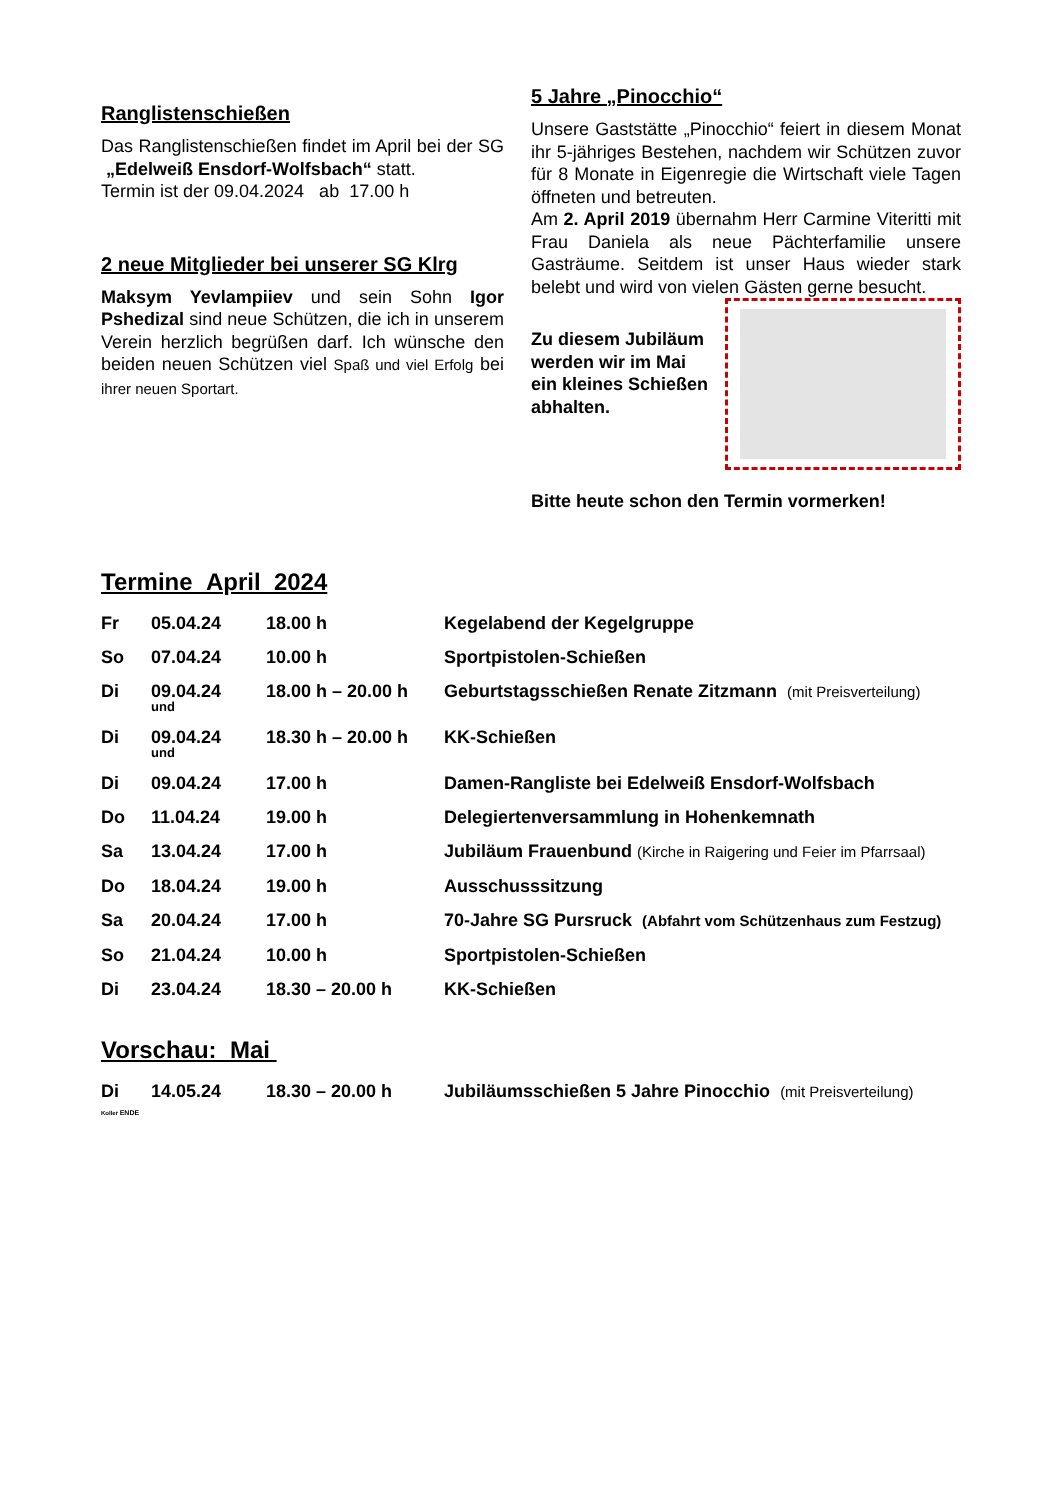Ranglistenschießen
Das Ranglistenschießen findet im April bei der SG „Edelweiß Ensdorf-Wolfsbach“ statt.
Termin ist der 09.04.2024 ab 17.00 h
2 neue Mitglieder bei unserer SG Klrg
Maksym Yevlampiiev und sein Sohn Igor Pshedizal sind neue Schützen, die ich in unserem Verein herzlich begrüßen darf. Ich wünsche den beiden neuen Schützen viel Spaß und viel Erfolg bei ihrer neuen Sportart.
5 Jahre „Pinocchio“
Unsere Gaststätte „Pinocchio“ feiert in diesem Monat ihr 5-jähriges Bestehen, nachdem wir Schützen zuvor für 8 Monate in Eigenregie die Wirtschaft viele Tagen öffneten und betreuten.
Am 2. April 2019 übernahm Herr Carmine Viteritti mit Frau Daniela als neue Pächterfamilie unsere Gasträume. Seitdem ist unser Haus wieder stark belebt und wird von vielen Gästen gerne besucht.
Zu diesem Jubiläum
werden wir im Mai
ein kleines Schießen
abhalten.
Bitte heute schon den Termin vormerken!
Termine April 2024
| Fr | 05.04.24 | 18.00 h | Kegelabend der Kegelgruppe |
| So | 07.04.24 | 10.00 h | Sportpistolen-Schießen |
| Di | 09.04.24 und | 18.00 h – 20.00 h | Geburtstagsschießen Renate Zitzmann (mit Preisverteilung) |
| Di | 09.04.24 und | 18.30 h – 20.00 h | KK-Schießen |
| Di | 09.04.24 | 17.00 h | Damen-Rangliste bei Edelweiß Ensdorf-Wolfsbach |
| Do | 11.04.24 | 19.00 h | Delegiertenversammlung in Hohenkemnath |
| Sa | 13.04.24 | 17.00 h | Jubiläum Frauenbund (Kirche in Raigering und Feier im Pfarrsaal) |
| Do | 18.04.24 | 19.00 h | Ausschusssitzung |
| Sa | 20.04.24 | 17.00 h | 70-Jahre SG Pursruck (Abfahrt vom Schützenhaus zum Festzug) |
| So | 21.04.24 | 10.00 h | Sportpistolen-Schießen |
| Di | 23.04.24 | 18.30 – 20.00 h | KK-Schießen |
Vorschau: Mai
| Di | 14.05.24 | 18.30 – 20.00 h | Jubiläumsschießen 5 Jahre Pinocchio (mit Preisverteilung) |
Koller ENDE